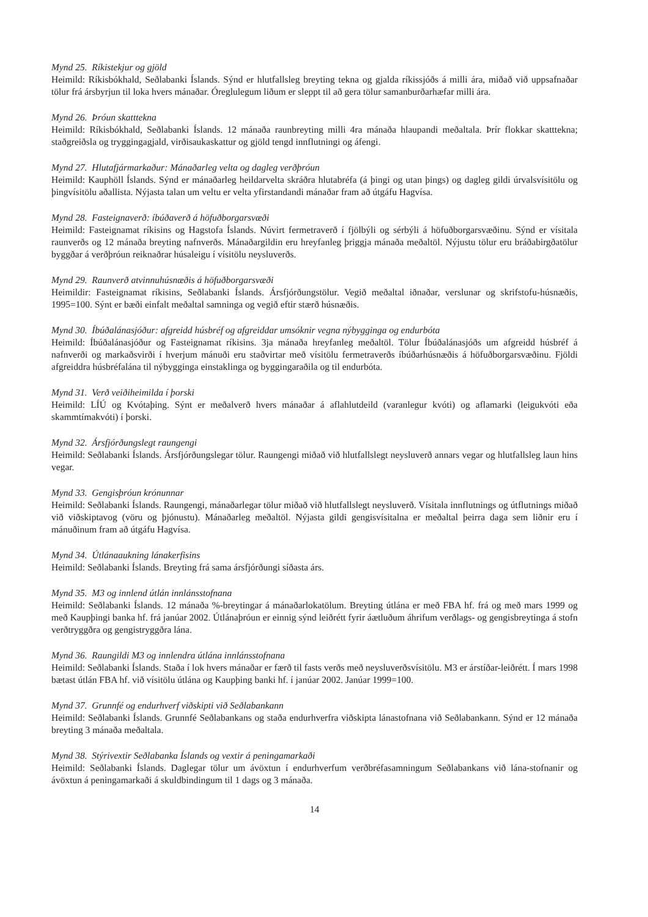Mynd 25. Ríkistekjur og gjöld
Heimild: Ríkisbókhald, Seðlabanki Íslands. Sýnd er hlutfallsleg breyting tekna og gjalda ríkissjóðs á milli ára, miðað við uppsafnaðar tölur frá ársbyrjun til loka hvers mánaðar. Óreglulegum liðum er sleppt til að gera tölur samanburðarhæfar milli ára.
Mynd 26. Þróun skatttekna
Heimild: Ríkisbókhald, Seðlabanki Íslands. 12 mánaða raunbreyting milli 4ra mánaða hlaupandi meðaltala. Þrír flokkar skatttekna; staðgreiðsla og tryggingagjald, virðisaukaskattur og gjöld tengd innflutningi og áfengi.
Mynd 27. Hlutafjármarkaður: Mánaðarleg velta og dagleg verðþróun
Heimild: Kauphöll Íslands. Sýnd er mánaðarleg heildarvelta skráðra hlutabréfa (á þingi og utan þings) og dagleg gildi úrvalsvísitölu og þingvísitölu aðallista. Nýjasta talan um veltu er velta yfirstandandi mánaðar fram að útgáfu Hagvísa.
Mynd 28. Fasteignaverð: íbúðaverð á höfuðborgarsvæði
Heimild: Fasteignamat ríkisins og Hagstofa Íslands. Núvirt fermetraverð í fjölbýli og sérbýli á höfuðborgarsvæðinu. Sýnd er vísitala raunverðs og 12 mánaða breyting nafnverðs. Mánaðargildin eru hreyfanleg þriggja mánaða meðaltöl. Nýjustu tölur eru bráðabirgðatölur byggðar á verðþróun reiknaðrar húsaleigu í vísitölu neysluverðs.
Mynd 29. Raunverð atvinnuhúsnæðis á höfuðborgarsvæði
Heimildir: Fasteignamat ríkisins, Seðlabanki Íslands. Ársfjórðungstölur. Vegið meðaltal iðnaðar, verslunar og skrifstofu-húsnæðis, 1995=100. Sýnt er bæði einfalt meðaltal samninga og vegið eftir stærð húsnæðis.
Mynd 30. Íbúðalánasjóður: afgreidd húsbréf og afgreiddar umsóknir vegna nýbygginga og endurbóta
Heimild: Íbúðalánasjóður og Fasteignamat ríkisins. 3ja mánaða hreyfanleg meðaltöl. Tölur Íbúðalánasjóðs um afgreidd húsbréf á nafnverði og markaðsvirði í hverjum mánuði eru staðvirtar með vísitölu fermetraverðs íbúðarhúsnæðis á höfuðborgarsvæðinu. Fjöldi afgreiddra húsbréfalána til nýbygginga einstaklinga og byggingaraðila og til endurbóta.
Mynd 31. Verð veiðiheimilda í þorski
Heimild: LÍÚ og Kvótaþing. Sýnt er meðalverð hvers mánaðar á aflahlutdeild (varanlegur kvóti) og aflamarki (leigukvóti eða skammtímakvóti) í þorski.
Mynd 32. Ársfjórðungslegt raungengi
Heimild: Seðlabanki Íslands. Ársfjórðungslegar tölur. Raungengi miðað við hlutfallslegt neysluverð annars vegar og hlutfallsleg laun hins vegar.
Mynd 33. Gengisþróun krónunnar
Heimild: Seðlabanki Íslands. Raungengi, mánaðarlegar tölur miðað við hlutfallslegt neysluverð. Vísitala innflutnings og útflutnings miðað við viðskiptavog (vöru og þjónustu). Mánaðarleg meðaltöl. Nýjasta gildi gengisvísitalna er meðaltal þeirra daga sem liðnir eru í mánuðinum fram að útgáfu Hagvísa.
Mynd 34. Útlánaaukning lánakerfisins
Heimild: Seðlabanki Íslands. Breyting frá sama ársfjórðungi síðasta árs.
Mynd 35. M3 og innlend útlán innlánsstofnana
Heimild: Seðlabanki Íslands. 12 mánaða %-breytingar á mánaðarlokatölum. Breyting útlána er með FBA hf. frá og með mars 1999 og með Kaupþingi banka hf. frá janúar 2002. Útlánaþróun er einnig sýnd leiðrétt fyrir áætluðum áhrifum verðlags- og gengisbreytinga á stofn verðtryggðra og gengistryggðra lána.
Mynd 36. Raungildi M3 og innlendra útlána innlánsstofnana
Heimild: Seðlabanki Íslands. Staða í lok hvers mánaðar er færð til fasts verðs með neysluverðsvísitölu. M3 er árstíðar-leiðrétt. Í mars 1998 bætast útlán FBA hf. við vísitölu útlána og Kaupþing banki hf. í janúar 2002. Janúar 1999=100.
Mynd 37. Grunnfé og endurhverf viðskipti við Seðlabankann
Heimild: Seðlabanki Íslands. Grunnfé Seðlabankans og staða endurhverfra viðskipta lánastofnana við Seðlabankann. Sýnd er 12 mánaða breyting 3 mánaða meðaltala.
Mynd 38. Stýrivextir Seðlabanka Íslands og vextir á peningamarkaði
Heimild: Seðlabanki Íslands. Daglegar tölur um ávöxtun í endurhverfum verðbréfasamningum Seðlabankans við lána-stofnanir og ávöxtun á peningamarkaði á skuldbindingum til 1 dags og 3 mánaða.
14